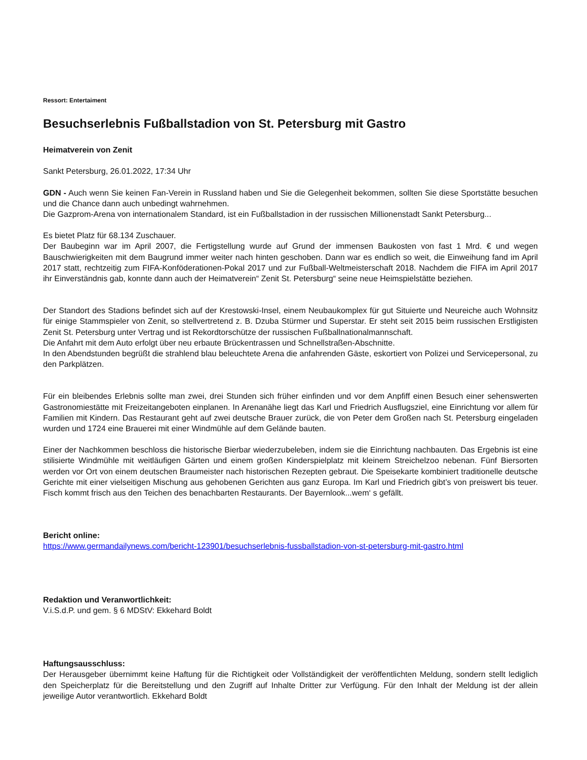Ressort: Entertaiment
Besuchserlebnis Fußballstadion von St. Petersburg mit Gastro
Heimatverein von Zenit
Sankt Petersburg, 26.01.2022, 17:34 Uhr
GDN - Auch wenn Sie keinen Fan-Verein in Russland haben und Sie die Gelegenheit bekommen, sollten Sie diese Sportstätte besuchen und die Chance dann auch unbedingt wahrnehmen.
Die Gazprom-Arena von internationalem Standard, ist ein Fußballstadion in der russischen Millionenstadt Sankt Petersburg...
Es bietet Platz für 68.134 Zuschauer.
Der Baubeginn war im April 2007, die Fertigstellung wurde auf Grund der immensen Baukosten von fast 1 Mrd. € und wegen Bauschwierigkeiten mit dem Baugrund immer weiter nach hinten geschoben. Dann war es endlich so weit, die Einweihung fand im April 2017 statt, rechtzeitig zum FIFA-Konföderationen-Pokal 2017 und zur Fußball-Weltmeisterschaft 2018. Nachdem die FIFA im April 2017 ihr Einverständnis gab, konnte dann auch der Heimatverein“ Zenit St. Petersburg“ seine neue Heimspielstätte beziehen.
Der Standort des Stadions befindet sich auf der Krestowski-Insel, einem Neubaukomplex für gut Situierte und Neureiche auch Wohnsitz für einige Stammspieler von Zenit, so stellvertretend z. B. Dzuba Stürmer und Superstar. Er steht seit 2015 beim russischen Erstligisten Zenit St. Petersburg unter Vertrag und ist Rekordtorschütze der russischen Fußballnationalmannschaft.
Die Anfahrt mit dem Auto erfolgt über neu erbaute Brückentrassen und Schnellstraßen-Abschnitte.
In den Abendstunden begrüßt die strahlend blau beleuchtete Arena die anfahrenden Gäste, eskortiert von Polizei und Servicepersonal, zu den Parkplätzen.
Für ein bleibendes Erlebnis sollte man zwei, drei Stunden sich früher einfinden und vor dem Anpfiff einen Besuch einer sehenswerten Gastronomiestätte mit Freizeitangeboten einplanen. In Arenanähe liegt das Karl und Friedrich Ausflugsziel, eine Einrichtung vor allem für Familien mit Kindern. Das Restaurant geht auf zwei deutsche Brauer zurück, die von Peter dem Großen nach St. Petersburg eingeladen wurden und 1724 eine Brauerei mit einer Windmühle auf dem Gelände bauten.
Einer der Nachkommen beschloss die historische Bierbar wiederzubeleben, indem sie die Einrichtung nachbauten. Das Ergebnis ist eine stilisierte Windmühle mit weitläufigen Gärten und einem großen Kinderspielplatz mit kleinem Streichelzoo nebenan. Fünf Biersorten werden vor Ort von einem deutschen Braumeister nach historischen Rezepten gebraut. Die Speisekarte kombiniert traditionelle deutsche Gerichte mit einer vielseitigen Mischung aus gehobenen Gerichten aus ganz Europa. Im Karl und Friedrich gibt’s von preiswert bis teuer. Fisch kommt frisch aus den Teichen des benachbarten Restaurants. Der Bayernlook...wem‘ s gefällt.
Bericht online:
https://www.germandailynews.com/bericht-123901/besuchserlebnis-fussballstadion-von-st-petersburg-mit-gastro.html
Redaktion und Veranwortlichkeit:
V.i.S.d.P. und gem. § 6 MDStV: Ekkehard Boldt
Haftungsausschluss:
Der Herausgeber übernimmt keine Haftung für die Richtigkeit oder Vollständigkeit der veröffentlichten Meldung, sondern stellt lediglich den Speicherplatz für die Bereitstellung und den Zugriff auf Inhalte Dritter zur Verfügung. Für den Inhalt der Meldung ist der allein jeweilige Autor verantwortlich. Ekkehard Boldt